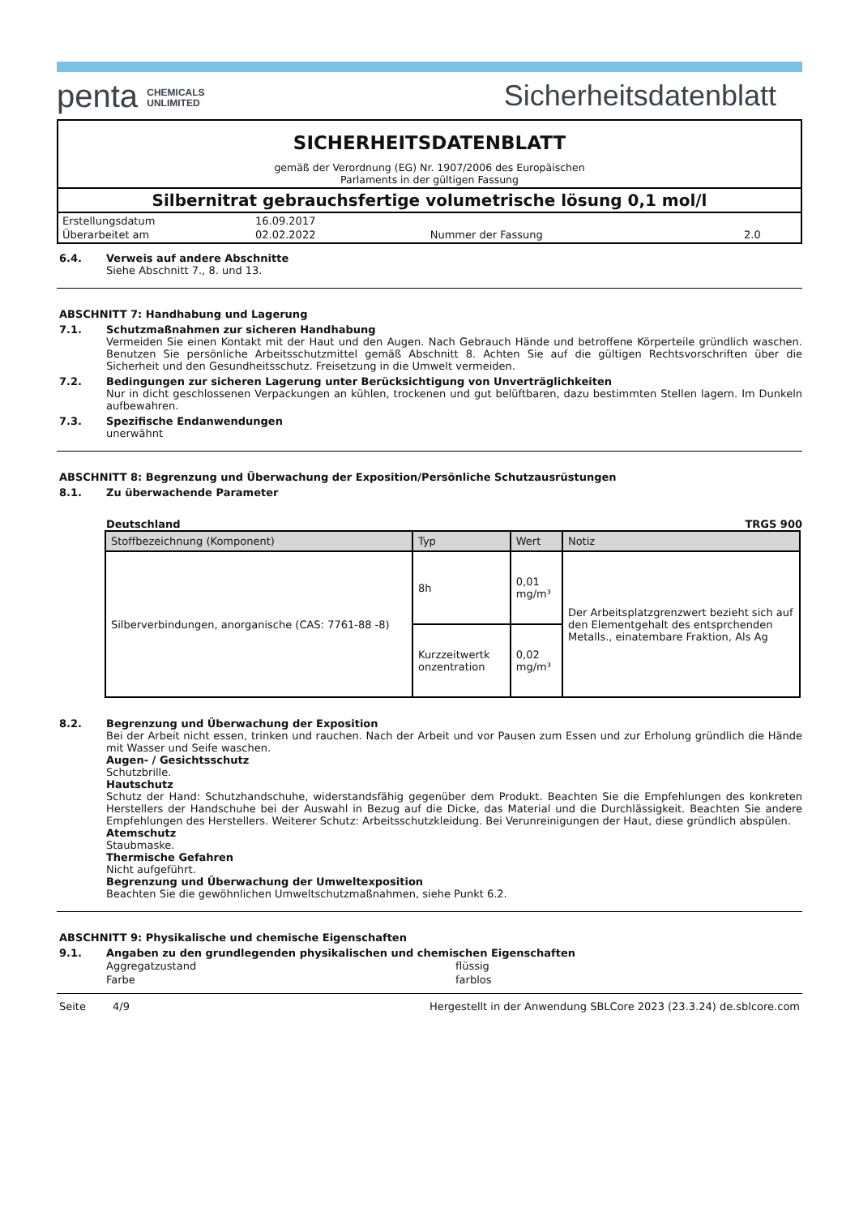penta CHEMICALS
UNLIMITED
Sicherheitsdatenblatt
SICHERHEITSDATENBLATT
gemäß der Verordnung (EG) Nr. 1907/2006 des Europäischen
Parlaments in der gültigen Fassung
Silbernitrat gebrauchsfertige volumetrische lösung 0,1 mol/l
| Erstellungsdatum | 16.09.2017 | | |
| Überarbeitet am | 02.02.2022 | Nummer der Fassung | 2.0 |
6.4. Verweis auf andere Abschnitte
Siehe Abschnitt 7., 8. und 13.
ABSCHNITT 7: Handhabung und Lagerung
7.1. Schutzmaßnahmen zur sicheren Handhabung
Vermeiden Sie einen Kontakt mit der Haut und den Augen. Nach Gebrauch Hände und betroffene Körperteile gründlich waschen. Benutzen Sie persönliche Arbeitsschutzmittel gemäß Abschnitt 8. Achten Sie auf die gültigen Rechtsvorschriften über die Sicherheit und den Gesundheitsschutz. Freisetzung in die Umwelt vermeiden.
7.2. Bedingungen zur sicheren Lagerung unter Berücksichtigung von Unverträglichkeiten
Nur in dicht geschlossenen Verpackungen an kühlen, trockenen und gut belüftbaren, dazu bestimmten Stellen lagern. Im Dunkeln aufbewahren.
7.3. Spezifische Endanwendungen
unerwähnt
ABSCHNITT 8: Begrenzung und Überwachung der Exposition/Persönliche Schutzausrüstungen
8.1. Zu überwachende Parameter
Deutschland TRGS 900
| Stoffbezeichnung (Komponent) | Typ | Wert | Notiz |
| --- | --- | --- | --- |
| Silberverbindungen, anorganische (CAS: 7761-88 -8) | 8h | 0,01 mg/m³ | Der Arbeitsplatzgrenzwert bezieht sich auf den Elementgehalt des entsprchenden Metalls., einatembare Fraktion, Als Ag |
| | Kurzzeitwertk onzentration | 0,02 mg/m³ | |
8.2. Begrenzung und Überwachung der Exposition
Bei der Arbeit nicht essen, trinken und rauchen. Nach der Arbeit und vor Pausen zum Essen und zur Erholung gründlich die Hände mit Wasser und Seife waschen.
Augen- / Gesichtsschutz
Schutzbrille.
Hautschutz
Schutz der Hand: Schutzhandschuhe, widerstandsfähig gegenüber dem Produkt. Beachten Sie die Empfehlungen des konkreten Herstellers der Handschuhe bei der Auswahl in Bezug auf die Dicke, das Material und die Durchlässigkeit. Beachten Sie andere Empfehlungen des Herstellers. Weiterer Schutz: Arbeitsschutzkleidung. Bei Verunreinigungen der Haut, diese gründlich abspülen.
Atemschutz
Staubmaske.
Thermische Gefahren
Nicht aufgeführt.
Begrenzung und Überwachung der Umweltexposition
Beachten Sie die gewöhnlichen Umweltschutzmaßnahmen, siehe Punkt 6.2.
ABSCHNITT 9: Physikalische und chemische Eigenschaften
9.1. Angaben zu den grundlegenden physikalischen und chemischen Eigenschaften
| Aggregatzustand | flüssig |
| Farbe | farblos |
Seite 4/9 Hergestellt in der Anwendung SBLCore 2023 (23.3.24) de.sblcore.com